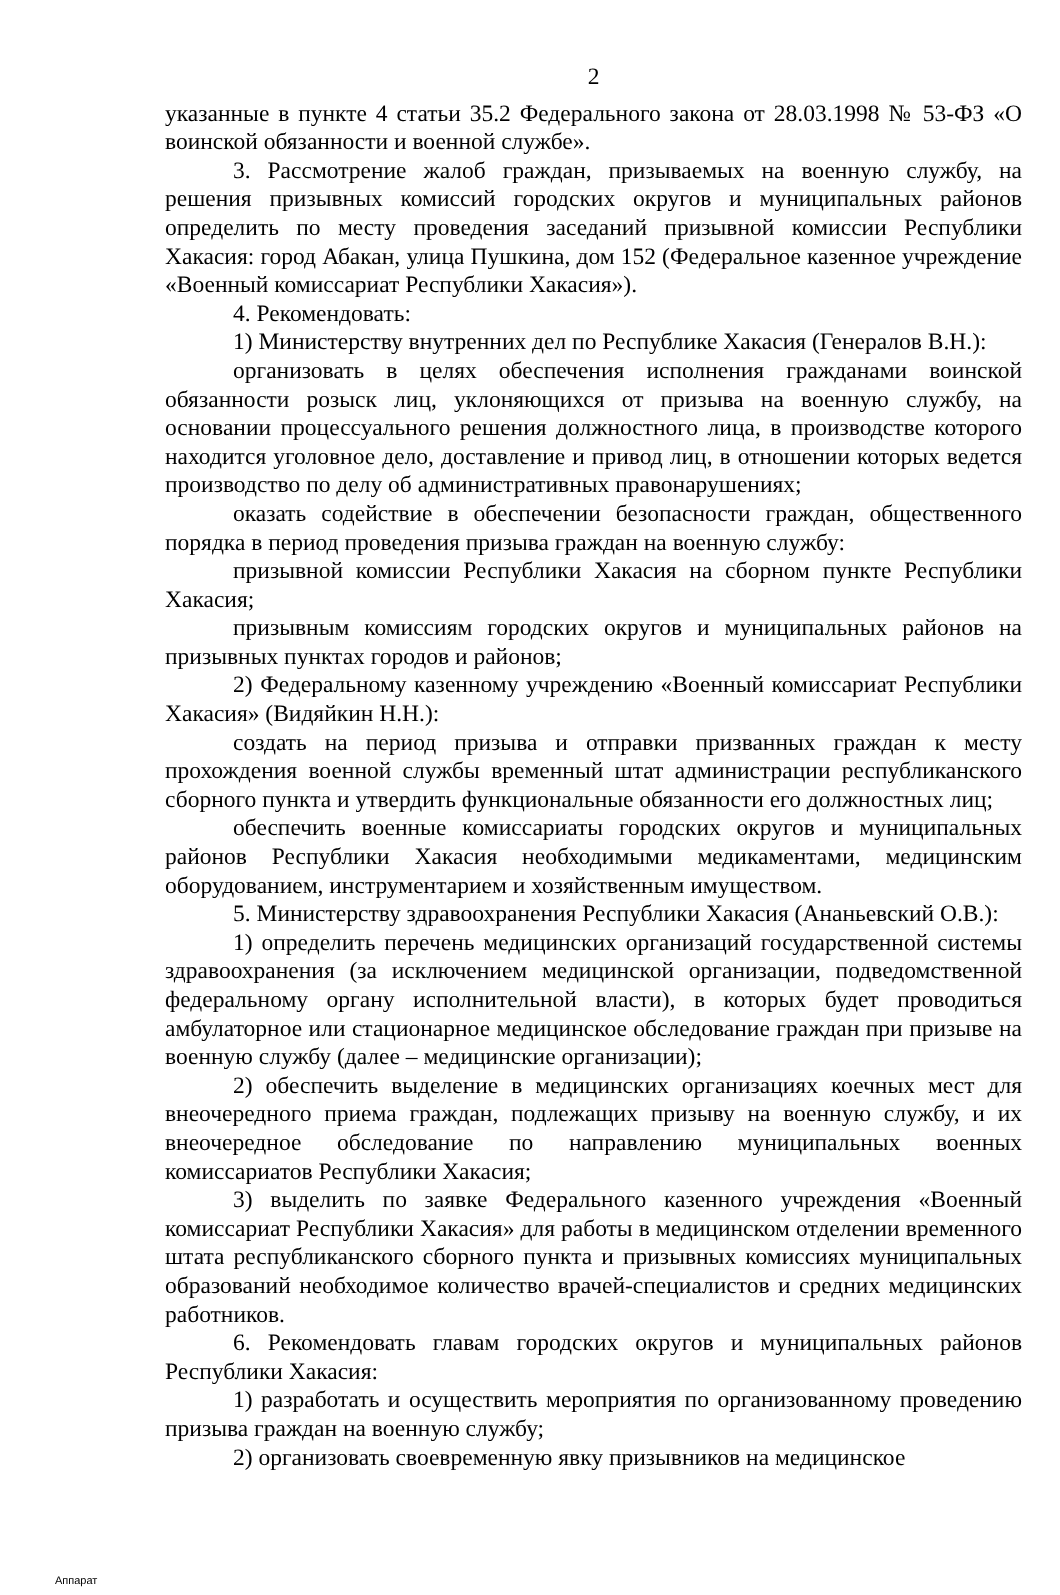2
указанные в пункте 4 статьи 35.2 Федерального закона от 28.03.1998 № 53-ФЗ «О воинской обязанности и военной службе».
3. Рассмотрение жалоб граждан, призываемых на военную службу, на решения призывных комиссий городских округов и муниципальных районов определить по месту проведения заседаний призывной комиссии Республики Хакасия: город Абакан, улица Пушкина, дом 152 (Федеральное казенное учреждение «Военный комиссариат Республики Хакасия»).
4. Рекомендовать:
1) Министерству внутренних дел по Республике Хакасия (Генералов В.Н.):
организовать в целях обеспечения исполнения гражданами воинской обязанности розыск лиц, уклоняющихся от призыва на военную службу, на основании процессуального решения должностного лица, в производстве которого находится уголовное дело, доставление и привод лиц, в отношении которых ведется производство по делу об административных правонарушениях;
оказать содействие в обеспечении безопасности граждан, общественного порядка в период проведения призыва граждан на военную службу:
призывной комиссии Республики Хакасия на сборном пункте Республики Хакасия;
призывным комиссиям городских округов и муниципальных районов на призывных пунктах городов и районов;
2) Федеральному казенному учреждению «Военный комиссариат Республики Хакасия» (Видяйкин Н.Н.):
создать на период призыва и отправки призванных граждан к месту прохождения военной службы временный штат администрации республиканского сборного пункта и утвердить функциональные обязанности его должностных лиц;
обеспечить военные комиссариаты городских округов и муниципальных районов Республики Хакасия необходимыми медикаментами, медицинским оборудованием, инструментарием и хозяйственным имуществом.
5. Министерству здравоохранения Республики Хакасия (Ананьевский О.В.):
1) определить перечень медицинских организаций государственной системы здравоохранения (за исключением медицинской организации, подведомственной федеральному органу исполнительной власти), в которых будет проводиться амбулаторное или стационарное медицинское обследование граждан при призыве на военную службу (далее – медицинские организации);
2) обеспечить выделение в медицинских организациях коечных мест для внеочередного приема граждан, подлежащих призыву на военную службу, и их внеочередное обследование по направлению муниципальных военных комиссариатов Республики Хакасия;
3) выделить по заявке Федерального казенного учреждения «Военный комиссариат Республики Хакасия» для работы в медицинском отделении временного штата республиканского сборного пункта и призывных комиссиях муниципальных образований необходимое количество врачей-специалистов и средних медицинских работников.
6. Рекомендовать главам городских округов и муниципальных районов Республики Хакасия:
1) разработать и осуществить мероприятия по организованному проведению призыва граждан на военную службу;
2) организовать своевременную явку призывников на медицинское
Аппарат